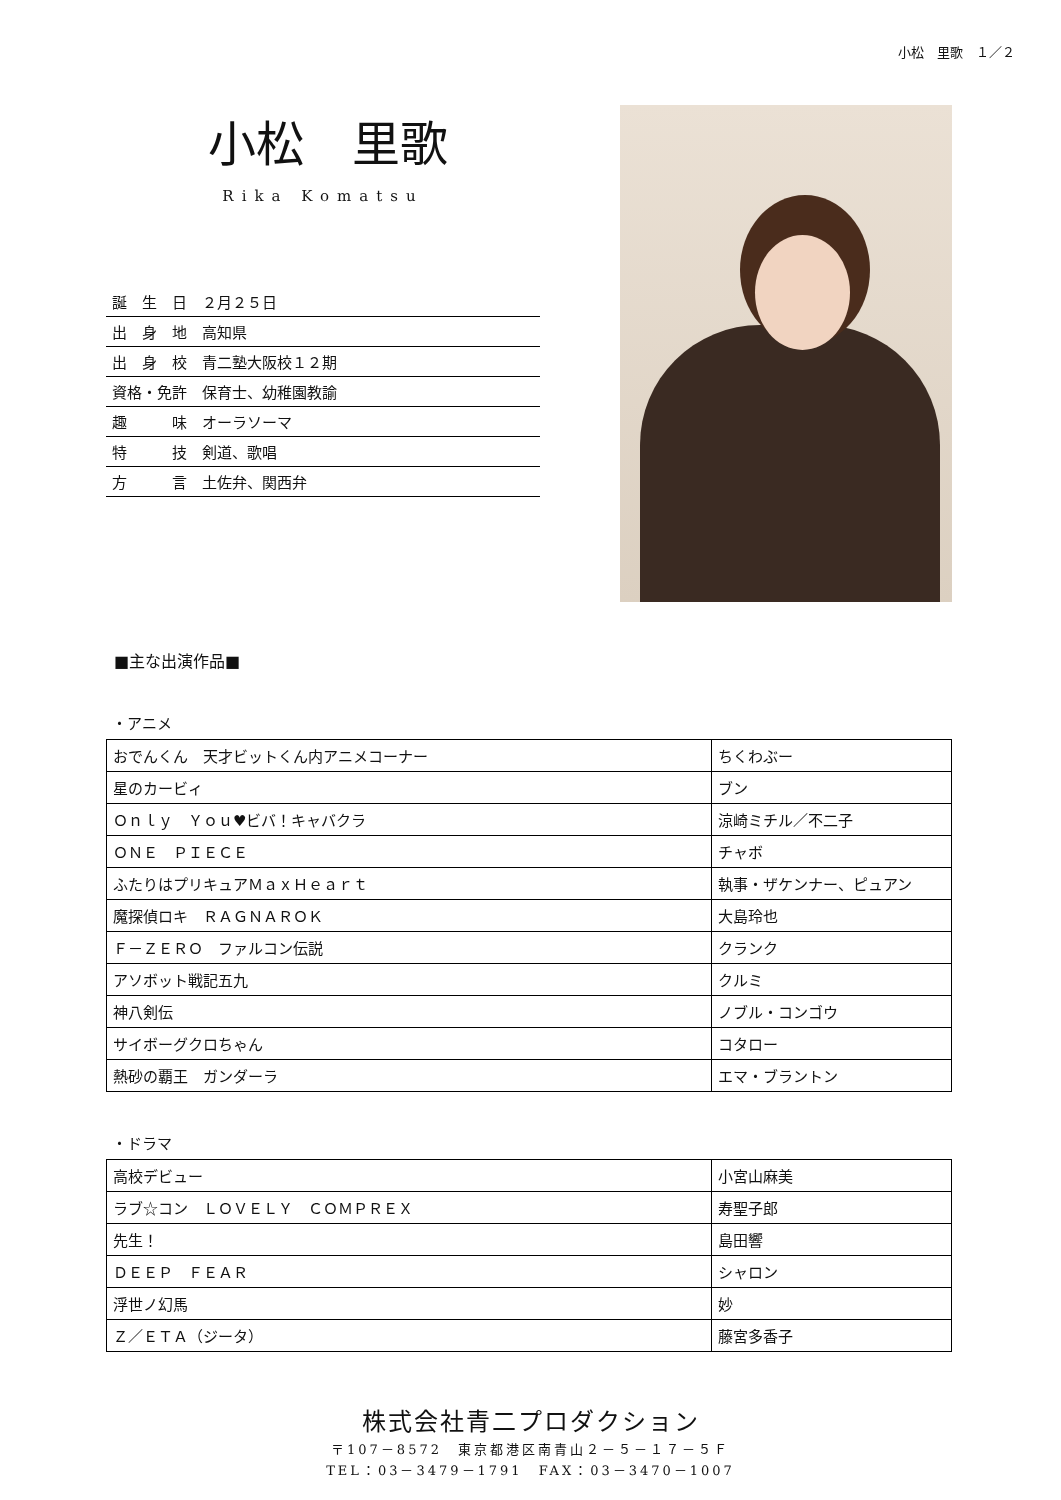小松　里歌　１／２
小松　里歌
Rika Komatsu
| 誕 生 日 ２月２５日 |
| 出 身 地 高知県 |
| 出 身 校 青二塾大阪校１２期 |
| 資格・免許 保育士、幼稚園教諭 |
| 趣 味 オーラソーマ |
| 特 技 剣道、歌唱 |
| 方 言 土佐弁、関西弁 |
■主な出演作品■
・アニメ
| おでんくん 天才ビットくん内アニメコーナー | ちくわぶー |
| 星のカービィ | ブン |
| Ｏｎｌｙ Ｙｏｕ♥ビバ！キャバクラ | 涼崎ミチル／不二子 |
| ＯＮＥ ＰＩＥＣＥ | チャボ |
| ふたりはプリキュアＭａｘＨｅａｒｔ | 執事・ザケンナー、ピュアン |
| 魔探偵ロキ ＲＡＧＮＡＲＯＫ | 大島玲也 |
| Ｆ－ＺＥＲＯ ファルコン伝説 | クランク |
| アソボット戦記五九 | クルミ |
| 神八剣伝 | ノブル・コンゴウ |
| サイボーグクロちゃん | コタロー |
| 熱砂の覇王 ガンダーラ | エマ・ブラントン |
・ドラマ
| 高校デビュー | 小宮山麻美 |
| ラブ☆コン ＬＯＶＥＬＹ ＣＯＭＰＲＥＸ | 寿聖子郎 |
| 先生！ | 島田響 |
| ＤＥＥＰ ＦＥＡＲ | シャロン |
| 浮世ノ幻馬 | 妙 |
| Ｚ／ＥＴＡ（ジータ） | 藤宮多香子 |
株式会社青二プロダクション
〒107－8572　東京都港区南青山２－５－１７－５Ｆ
TEL：03－3479－1791　FAX：03－3470－1007